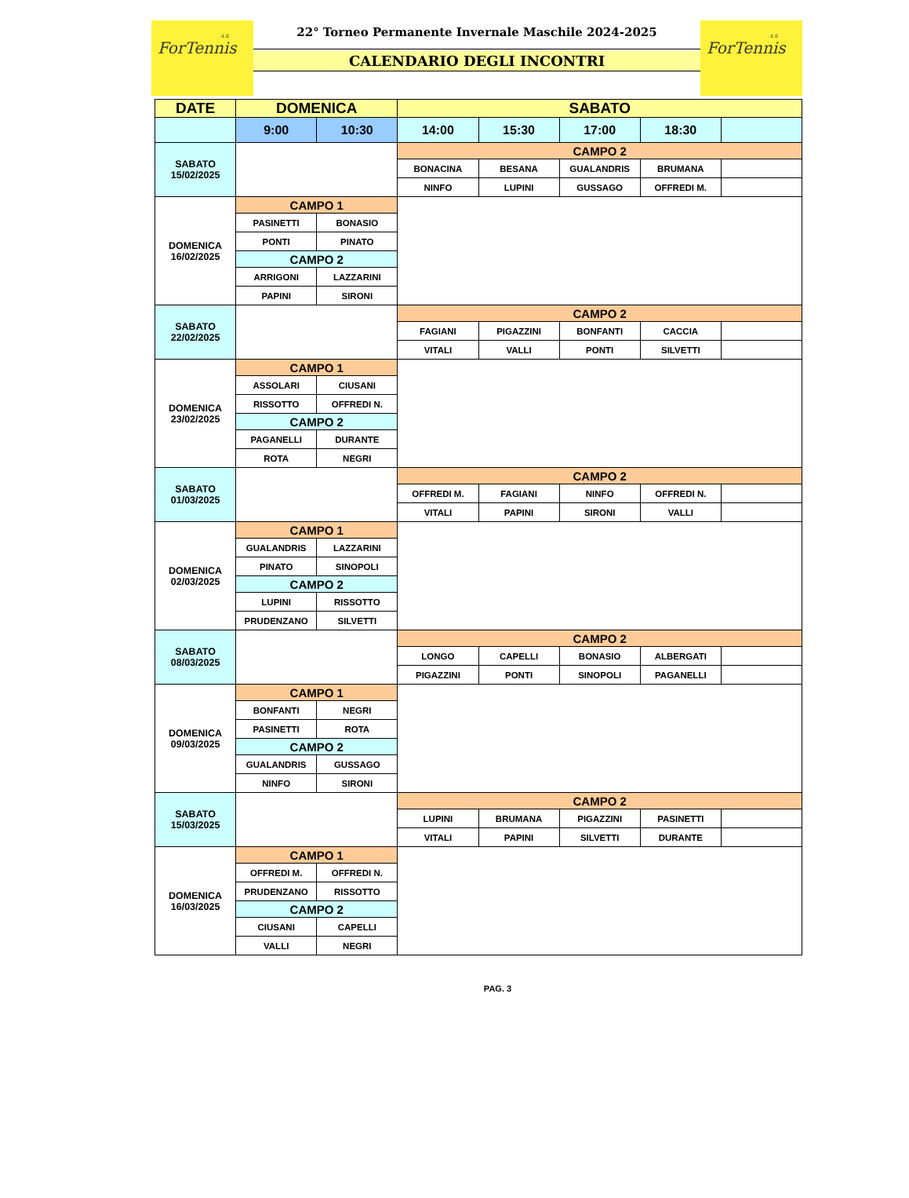A.S.
ForTennis
22° Torneo Permanente Invernale Maschile 2024-2025
CALENDARIO DEGLI INCONTRI
A.S.
ForTennis
| DATE | DOMENICA | | SABATO | | | | |
| --- | --- | --- | --- | --- | --- | --- | --- |
| | 9:00 | 10:30 | 14:00 | 15:30 | 17:00 | 18:30 | |
| SABATO 15/02/2025 | | | CAMPO 2 | | | | |
| | | | BONACINA | BESANA | GUALANDRIS | BRUMANA | |
| | | | NINFO | LUPINI | GUSSAGO | OFFREDI M. | |
| DOMENICA 16/02/2025 | CAMPO 1 | | | | | | |
| | PASINETTI | BONASIO | | | | | |
| | PONTI | PINATO | | | | | |
| | CAMPO 2 | | | | | | |
| | ARRIGONI | LAZZARINI | | | | | |
| | PAPINI | SIRONI | | | | | |
| SABATO 22/02/2025 | | | CAMPO 2 | | | | |
| | | | FAGIANI | PIGAZZINI | BONFANTI | CACCIA | |
| | | | VITALI | VALLI | PONTI | SILVETTI | |
| DOMENICA 23/02/2025 | CAMPO 1 | | | | | | |
| | ASSOLARI | CIUSANI | | | | | |
| | RISSOTTO | OFFREDI N. | | | | | |
| | CAMPO 2 | | | | | | |
| | PAGANELLI | DURANTE | | | | | |
| | ROTA | NEGRI | | | | | |
| SABATO 01/03/2025 | | | CAMPO 2 | | | | |
| | | | OFFREDI M. | FAGIANI | NINFO | OFFREDI N. | |
| | | | VITALI | PAPINI | SIRONI | VALLI | |
| DOMENICA 02/03/2025 | CAMPO 1 | | | | | | |
| | GUALANDRIS | LAZZARINI | | | | | |
| | PINATO | SINOPOLI | | | | | |
| | CAMPO 2 | | | | | | |
| | LUPINI | RISSOTTO | | | | | |
| | PRUDENZANO | SILVETTI | | | | | |
| SABATO 08/03/2025 | | | CAMPO 2 | | | | |
| | | | LONGO | CAPELLI | BONASIO | ALBERGATI | |
| | | | PIGAZZINI | PONTI | SINOPOLI | PAGANELLI | |
| DOMENICA 09/03/2025 | CAMPO 1 | | | | | | |
| | BONFANTI | NEGRI | | | | | |
| | PASINETTI | ROTA | | | | | |
| | CAMPO 2 | | | | | | |
| | GUALANDRIS | GUSSAGO | | | | | |
| | NINFO | SIRONI | | | | | |
| SABATO 15/03/2025 | | | CAMPO 2 | | | | |
| | | | LUPINI | BRUMANA | PIGAZZINI | PASINETTI | |
| | | | VITALI | PAPINI | SILVETTI | DURANTE | |
| DOMENICA 16/03/2025 | CAMPO 1 | | | | | | |
| | OFFREDI M. | OFFREDI N. | | | | | |
| | PRUDENZANO | RISSOTTO | | | | | |
| | CAMPO 2 | | | | | | |
| | CIUSANI | CAPELLI | | | | | |
| | VALLI | NEGRI | | | | | |
PAG. 3